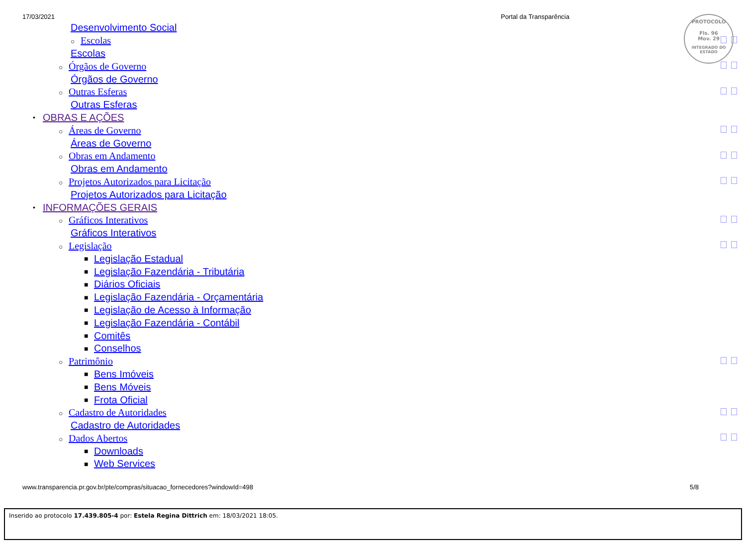17/03/2021 Portal da Transparência
PROTOCOLO
Fls. 96
Mov. 29
INTEGRADO DO ESTADO
Desenvolvimento Social
○ Escolas
Escolas
○ Órgãos de Governo
Órgãos de Governo
○ Outras Esferas
Outras Esferas
• OBRAS E AÇÕES
○ Áreas de Governo
Áreas de Governo
○ Obras em Andamento
Obras em Andamento
○ Projetos Autorizados para Licitação
Projetos Autorizados para Licitação
• INFORMAÇÕES GERAIS
○ Gráficos Interativos
Gráficos Interativos
○ Legislação
■ Legislação Estadual
■ Legislação Fazendária - Tributária
■ Diários Oficiais
■ Legislação Fazendária - Orçamentária
■ Legislação de Acesso à Informação
■ Legislação Fazendária - Contábil
■ Comitês
■ Conselhos
○ Patrimônio
■ Bens Imóveis
■ Bens Móveis
■ Frota Oficial
○ Cadastro de Autoridades
Cadastro de Autoridades
○ Dados Abertos
■ Downloads
■ Web Services
www.transparencia.pr.gov.br/pte/compras/situacao_fornecedores?windowId=498 5/8
Inserido ao protocolo 17.439.805-4 por: Estela Regina Dittrich em: 18/03/2021 18:05.